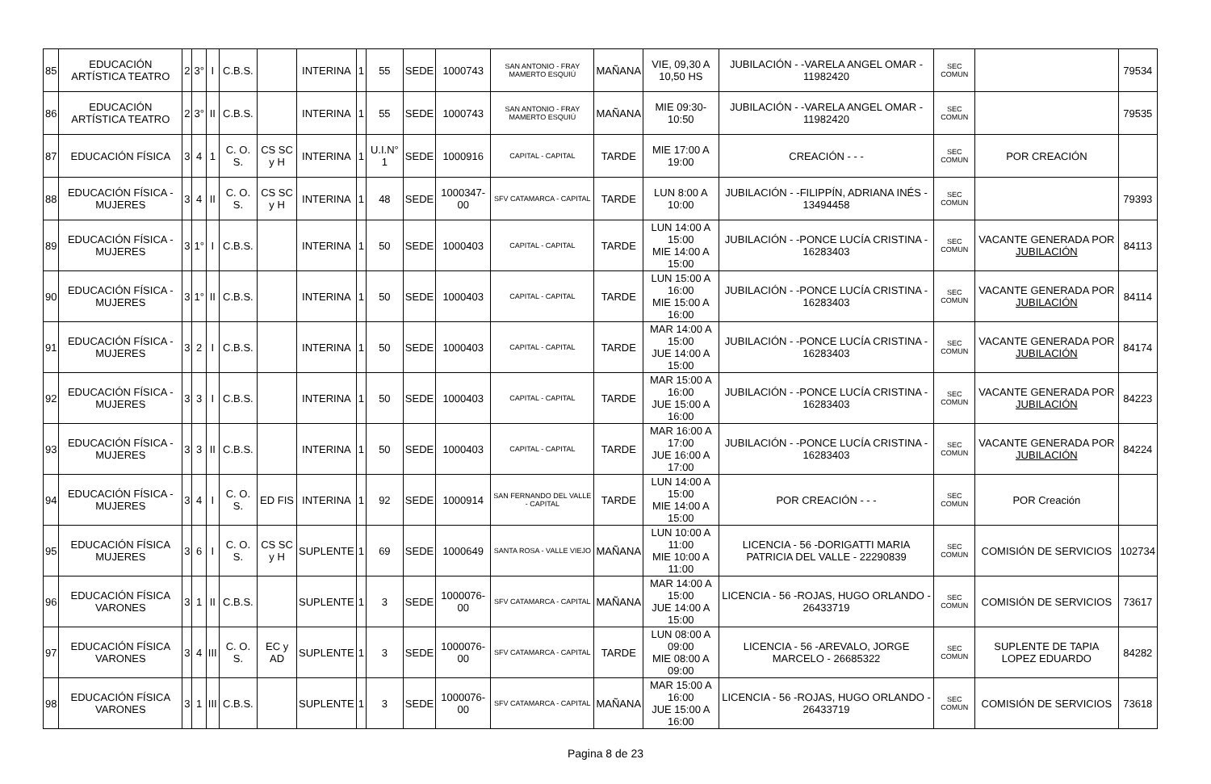| 85 | EDUCACIÓN ARTÍSTICA TEATRO | 2 | 3° | I | C.B.S. | | INTERINA | 1 | 55 | SEDE | 1000743 | SAN ANTONIO - FRAY MAMERTO ESQUIÚ | MAÑANA | VIE, 09,30 A 10,50 HS | JUBILACIÓN - -VARELA ANGEL OMAR - 11982420 | SEC COMUN | | 79534 |
| 86 | EDUCACIÓN ARTÍSTICA TEATRO | 2 | 3° | II | C.B.S. | | INTERINA | 1 | 55 | SEDE | 1000743 | SAN ANTONIO - FRAY MAMERTO ESQUIÚ | MAÑANA | MIE 09:30-10:50 | JUBILACIÓN - -VARELA ANGEL OMAR - 11982420 | SEC COMUN | | 79535 |
| 87 | EDUCACIÓN FÍSICA | 3 | 4 | 1 | C. O. S. | CS SC y H | INTERINA | 1 | U.I.N° 1 | SEDE | 1000916 | CAPITAL - CAPITAL | TARDE | MIE 17:00 A 19:00 | CREACIÓN - - - | SEC COMUN | POR CREACIÓN | |
| 88 | EDUCACIÓN FÍSICA - MUJERES | 3 | 4 | II | C. O. S. | CS SC y H | INTERINA | 1 | 48 | SEDE | 1000347-00 | SFV CATAMARCA - CAPITAL | TARDE | LUN 8:00 A 10:00 | JUBILACIÓN - -FILIPPÍN, ADRIANA INÉS - 13494458 | SEC COMUN | | 79393 |
| 89 | EDUCACIÓN FÍSICA - MUJERES | 3 | 1° | I | C.B.S. | | INTERINA | 1 | 50 | SEDE | 1000403 | CAPITAL - CAPITAL | TARDE | LUN 14:00 A 15:00 MIE 14:00 A 15:00 | JUBILACIÓN - -PONCE LUCÍA CRISTINA - 16283403 | SEC COMUN | VACANTE GENERADA POR JUBILACIÓN | 84113 |
| 90 | EDUCACIÓN FÍSICA - MUJERES | 3 | 1° | II | C.B.S. | | INTERINA | 1 | 50 | SEDE | 1000403 | CAPITAL - CAPITAL | TARDE | LUN 15:00 A 16:00 MIE 15:00 A 16:00 | JUBILACIÓN - -PONCE LUCÍA CRISTINA - 16283403 | SEC COMUN | VACANTE GENERADA POR JUBILACIÓN | 84114 |
| 91 | EDUCACIÓN FÍSICA - MUJERES | 3 | 2 | I | C.B.S. | | INTERINA | 1 | 50 | SEDE | 1000403 | CAPITAL - CAPITAL | TARDE | MAR 14:00 A 15:00 JUE 14:00 A 15:00 | JUBILACIÓN - -PONCE LUCÍA CRISTINA - 16283403 | SEC COMUN | VACANTE GENERADA POR JUBILACIÓN | 84174 |
| 92 | EDUCACIÓN FÍSICA - MUJERES | 3 | 3 | I | C.B.S. | | INTERINA | 1 | 50 | SEDE | 1000403 | CAPITAL - CAPITAL | TARDE | MAR 15:00 A 16:00 JUE 15:00 A 16:00 | JUBILACIÓN - -PONCE LUCÍA CRISTINA - 16283403 | SEC COMUN | VACANTE GENERADA POR JUBILACIÓN | 84223 |
| 93 | EDUCACIÓN FÍSICA - MUJERES | 3 | 3 | II | C.B.S. | | INTERINA | 1 | 50 | SEDE | 1000403 | CAPITAL - CAPITAL | TARDE | MAR 16:00 A 17:00 JUE 16:00 A 17:00 | JUBILACIÓN - -PONCE LUCÍA CRISTINA - 16283403 | SEC COMUN | VACANTE GENERADA POR JUBILACIÓN | 84224 |
| 94 | EDUCACIÓN FÍSICA - MUJERES | 3 | 4 | I | C. O. S. | ED FIS | INTERINA | 1 | 92 | SEDE | 1000914 | SAN FERNANDO DEL VALLE - CAPITAL | TARDE | LUN 14:00 A 15:00 MIE 14:00 A 15:00 | POR CREACIÓN - - - | SEC COMUN | POR Creación | |
| 95 | EDUCACIÓN FÍSICA MUJERES | 3 | 6 | I | C. O. S. | CS SC y H | SUPLENTE | 1 | 69 | SEDE | 1000649 | SANTA ROSA - VALLE VIEJO | MAÑANA | LUN 10:00 A 11:00 MIE 10:00 A 11:00 | LICENCIA - 56 -DORIGATTI MARIA PATRICIA DEL VALLE - 22290839 | SEC COMUN | COMISIÓN DE SERVICIOS | 102734 |
| 96 | EDUCACIÓN FÍSICA VARONES | 3 | 1 | II | C.B.S. | | SUPLENTE | 1 | 3 | SEDE | 1000076-00 | SFV CATAMARCA - CAPITAL | MAÑANA | MAR 14:00 A 15:00 JUE 14:00 A 15:00 | LICENCIA - 56 -ROJAS, HUGO ORLANDO - 26433719 | SEC COMUN | COMISIÓN DE SERVICIOS | 73617 |
| 97 | EDUCACIÓN FÍSICA VARONES | 3 | 4 | III | C. O. S. | EC y AD | SUPLENTE | 1 | 3 | SEDE | 1000076-00 | SFV CATAMARCA - CAPITAL | TARDE | LUN 08:00 A 09:00 MIE 08:00 A 09:00 | LICENCIA - 56 -AREVALO, JORGE MARCELO - 26685322 | SEC COMUN | SUPLENTE DE TAPIA LOPEZ EDUARDO | 84282 |
| 98 | EDUCACIÓN FÍSICA VARONES | 3 | 1 | III | C.B.S. | | SUPLENTE | 1 | 3 | SEDE | 1000076-00 | SFV CATAMARCA - CAPITAL | MAÑANA | MAR 15:00 A 16:00 JUE 15:00 A 16:00 | LICENCIA - 56 -ROJAS, HUGO ORLANDO - 26433719 | SEC COMUN | COMISIÓN DE SERVICIOS | 73618 |
Pagina 8 de 23